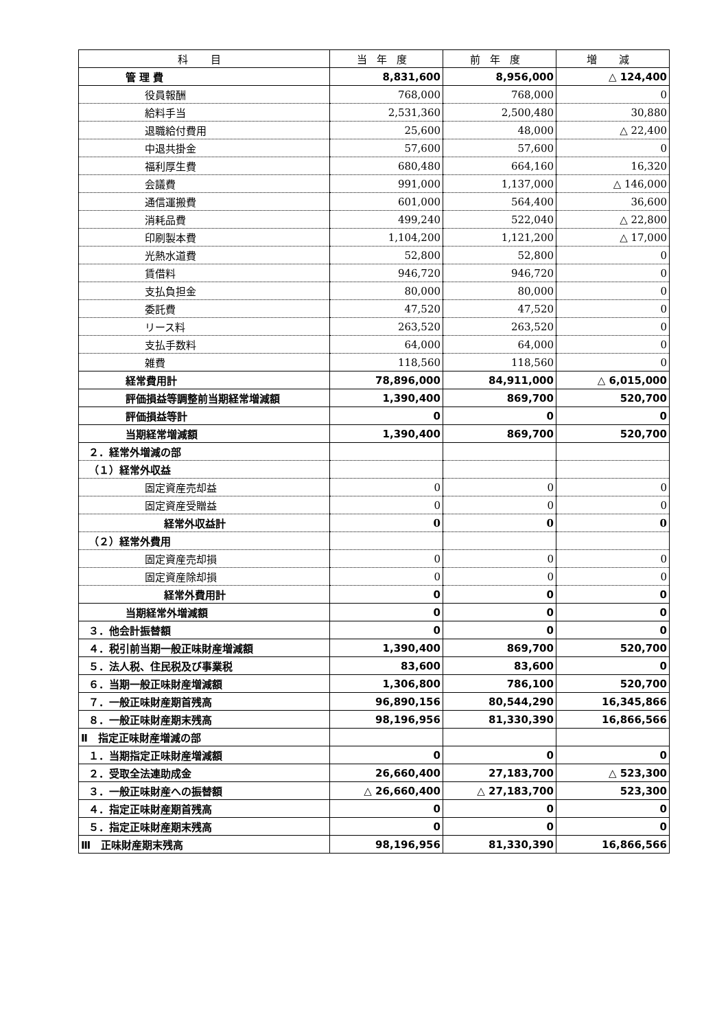| 科 目 | 当年度 | 前年度 | 増 減 |
| --- | --- | --- | --- |
| 管 理 費 | 8,831,600 | 8,956,000 | △ 124,400 |
| 役員報酬 | 768,000 | 768,000 | 0 |
| 給料手当 | 2,531,360 | 2,500,480 | 30,880 |
| 退職給付費用 | 25,600 | 48,000 | △ 22,400 |
| 中退共掛金 | 57,600 | 57,600 | 0 |
| 福利厚生費 | 680,480 | 664,160 | 16,320 |
| 会議費 | 991,000 | 1,137,000 | △ 146,000 |
| 通信運搬費 | 601,000 | 564,400 | 36,600 |
| 消耗品費 | 499,240 | 522,040 | △ 22,800 |
| 印刷製本費 | 1,104,200 | 1,121,200 | △ 17,000 |
| 光熱水道費 | 52,800 | 52,800 | 0 |
| 賃借料 | 946,720 | 946,720 | 0 |
| 支払負担金 | 80,000 | 80,000 | 0 |
| 委託費 | 47,520 | 47,520 | 0 |
| リース料 | 263,520 | 263,520 | 0 |
| 支払手数料 | 64,000 | 64,000 | 0 |
| 雑費 | 118,560 | 118,560 | 0 |
| 経常費用計 | 78,896,000 | 84,911,000 | △ 6,015,000 |
| 評価損益等調整前当期経常増減額 | 1,390,400 | 869,700 | 520,700 |
| 評価損益等計 | 0 | 0 | 0 |
| 当期経常増減額 | 1,390,400 | 869,700 | 520,700 |
| ２．経常外増減の部 | | | |
| （１）経常外収益 | | | |
| 固定資産売却益 | 0 | 0 | 0 |
| 固定資産受贈益 | 0 | 0 | 0 |
| 経常外収益計 | 0 | 0 | 0 |
| （２）経常外費用 | | | |
| 固定資産売却損 | 0 | 0 | 0 |
| 固定資産除却損 | 0 | 0 | 0 |
| 経常外費用計 | 0 | 0 | 0 |
| 当期経常外増減額 | 0 | 0 | 0 |
| ３．他会計振替額 | 0 | 0 | 0 |
| ４．税引前当期一般正味財産増減額 | 1,390,400 | 869,700 | 520,700 |
| ５．法人税、住民税及び事業税 | 83,600 | 83,600 | 0 |
| ６．当期一般正味財産増減額 | 1,306,800 | 786,100 | 520,700 |
| ７．一般正味財産期首残高 | 96,890,156 | 80,544,290 | 16,345,866 |
| ８．一般正味財産期末残高 | 98,196,956 | 81,330,390 | 16,866,566 |
| Ⅱ 指定正味財産増減の部 | | | |
| １．当期指定正味財産増減額 | 0 | 0 | 0 |
| ２．受取全法連助成金 | 26,660,400 | 27,183,700 | △ 523,300 |
| ３．一般正味財産への振替額 | △ 26,660,400 | △ 27,183,700 | 523,300 |
| ４．指定正味財産期首残高 | 0 | 0 | 0 |
| ５．指定正味財産期末残高 | 0 | 0 | 0 |
| Ⅲ 正味財産期末残高 | 98,196,956 | 81,330,390 | 16,866,566 |